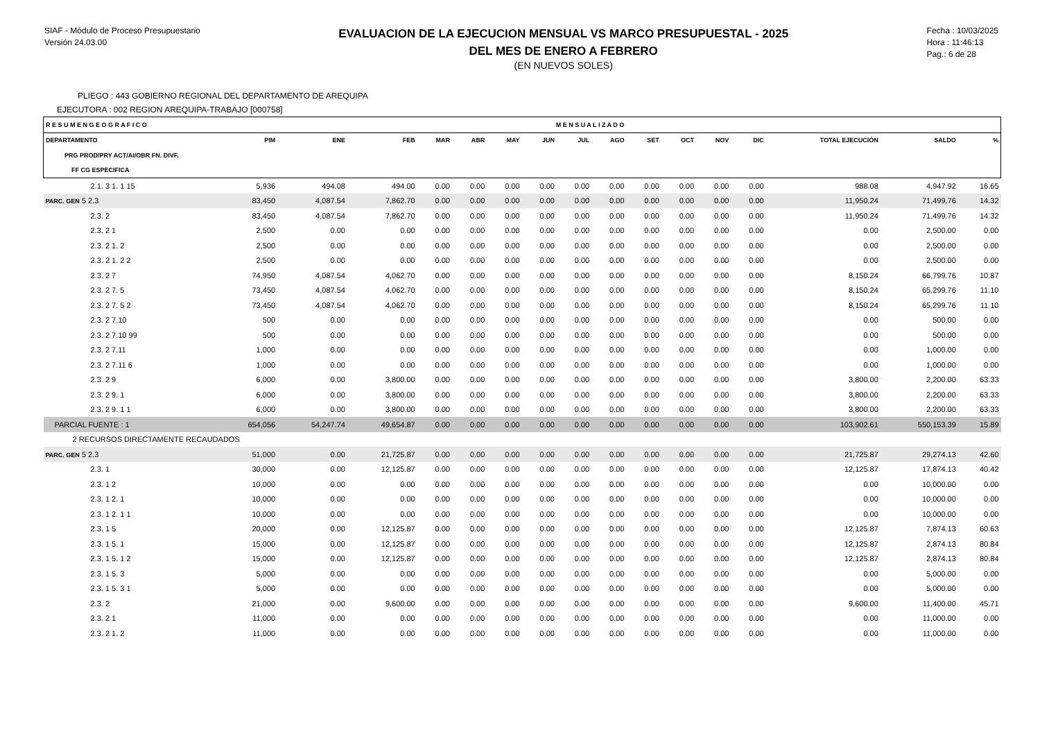SIAF - Módulo de Proceso Presupuestario
Versión 24.03.00
EVALUACION DE LA EJECUCION MENSUAL VS MARCO PRESUPUESTAL - 2025
DEL MES DE ENERO A FEBRERO
(EN NUEVOS SOLES)
Fecha : 10/03/2025
Hora : 11:46:13
Pag.: 6 de 28
PLIEGO : 443 GOBIERNO REGIONAL DEL DEPARTAMENTO DE AREQUIPA
EJECUTORA : 002 REGION AREQUIPA-TRABAJO [000758]
| R E S U M E N G E O G R A F I C O | | | | M E N S U A L I Z A D O | | | | | | | | | | | | |
| --- | --- | --- | --- | --- | --- | --- | --- | --- | --- | --- | --- | --- | --- | --- | --- | --- |
| DEPARTAMENTO | PIM | ENE | FEB | MAR | ABR | MAY | JUN | JUL | AGO | SET | OCT | NOV | DIC | TOTAL EJECUCIÓN | SALDO | % |
| PRG PROD/PRY ACT/AI/OBR FN. DIVF. | | | | | | | | | | | | | | | | |
| FF CG ESPECIFICA | | | | | | | | | | | | | | | | |
| 2.1. 3 1. 1 15 | 5,936 | 494.08 | 494.00 | 0.00 | 0.00 | 0.00 | 0.00 | 0.00 | 0.00 | 0.00 | 0.00 | 0.00 | 0.00 | 988.08 | 4,947.92 | 16.65 |
| PARC. GEN 5 2.3 | 83,450 | 4,087.54 | 7,862.70 | 0.00 | 0.00 | 0.00 | 0.00 | 0.00 | 0.00 | 0.00 | 0.00 | 0.00 | 0.00 | 11,950.24 | 71,499.76 | 14.32 |
| 2.3. 2 | 83,450 | 4,087.54 | 7,862.70 | 0.00 | 0.00 | 0.00 | 0.00 | 0.00 | 0.00 | 0.00 | 0.00 | 0.00 | 0.00 | 11,950.24 | 71,499.76 | 14.32 |
| 2.3. 2 1 | 2,500 | 0.00 | 0.00 | 0.00 | 0.00 | 0.00 | 0.00 | 0.00 | 0.00 | 0.00 | 0.00 | 0.00 | 0.00 | 0.00 | 2,500.00 | 0.00 |
| 2.3. 2 1. 2 | 2,500 | 0.00 | 0.00 | 0.00 | 0.00 | 0.00 | 0.00 | 0.00 | 0.00 | 0.00 | 0.00 | 0.00 | 0.00 | 0.00 | 2,500.00 | 0.00 |
| 2.3. 2 1. 2 2 | 2,500 | 0.00 | 0.00 | 0.00 | 0.00 | 0.00 | 0.00 | 0.00 | 0.00 | 0.00 | 0.00 | 0.00 | 0.00 | 0.00 | 2,500.00 | 0.00 |
| 2.3. 2 7 | 74,950 | 4,087.54 | 4,062.70 | 0.00 | 0.00 | 0.00 | 0.00 | 0.00 | 0.00 | 0.00 | 0.00 | 0.00 | 0.00 | 8,150.24 | 66,799.76 | 10.87 |
| 2.3. 2 7. 5 | 73,450 | 4,087.54 | 4,062.70 | 0.00 | 0.00 | 0.00 | 0.00 | 0.00 | 0.00 | 0.00 | 0.00 | 0.00 | 0.00 | 8,150.24 | 65,299.76 | 11.10 |
| 2.3. 2 7. 5 2 | 73,450 | 4,087.54 | 4,062.70 | 0.00 | 0.00 | 0.00 | 0.00 | 0.00 | 0.00 | 0.00 | 0.00 | 0.00 | 0.00 | 8,150.24 | 65,299.76 | 11.10 |
| 2.3. 2 7.10 | 500 | 0.00 | 0.00 | 0.00 | 0.00 | 0.00 | 0.00 | 0.00 | 0.00 | 0.00 | 0.00 | 0.00 | 0.00 | 0.00 | 500.00 | 0.00 |
| 2.3. 2 7.10 99 | 500 | 0.00 | 0.00 | 0.00 | 0.00 | 0.00 | 0.00 | 0.00 | 0.00 | 0.00 | 0.00 | 0.00 | 0.00 | 0.00 | 500.00 | 0.00 |
| 2.3. 2 7.11 | 1,000 | 0.00 | 0.00 | 0.00 | 0.00 | 0.00 | 0.00 | 0.00 | 0.00 | 0.00 | 0.00 | 0.00 | 0.00 | 0.00 | 1,000.00 | 0.00 |
| 2.3. 2 7.11 6 | 1,000 | 0.00 | 0.00 | 0.00 | 0.00 | 0.00 | 0.00 | 0.00 | 0.00 | 0.00 | 0.00 | 0.00 | 0.00 | 0.00 | 1,000.00 | 0.00 |
| 2.3. 2 9 | 6,000 | 0.00 | 3,800.00 | 0.00 | 0.00 | 0.00 | 0.00 | 0.00 | 0.00 | 0.00 | 0.00 | 0.00 | 0.00 | 3,800.00 | 2,200.00 | 63.33 |
| 2.3. 2 9. 1 | 6,000 | 0.00 | 3,800.00 | 0.00 | 0.00 | 0.00 | 0.00 | 0.00 | 0.00 | 0.00 | 0.00 | 0.00 | 0.00 | 3,800.00 | 2,200.00 | 63.33 |
| 2.3. 2 9. 1 1 | 6,000 | 0.00 | 3,800.00 | 0.00 | 0.00 | 0.00 | 0.00 | 0.00 | 0.00 | 0.00 | 0.00 | 0.00 | 0.00 | 3,800.00 | 2,200.00 | 63.33 |
| PARCIAL FUENTE : 1 | 654,056 | 54,247.74 | 49,654.87 | 0.00 | 0.00 | 0.00 | 0.00 | 0.00 | 0.00 | 0.00 | 0.00 | 0.00 | 0.00 | 103,902.61 | 550,153.39 | 15.89 |
| 2 RECURSOS DIRECTAMENTE RECAUDADOS | | | | | | | | | | | | | | | | |
| PARC. GEN 5 2.3 | 51,000 | 0.00 | 21,725.87 | 0.00 | 0.00 | 0.00 | 0.00 | 0.00 | 0.00 | 0.00 | 0.00 | 0.00 | 0.00 | 21,725.87 | 29,274.13 | 42.60 |
| 2.3. 1 | 30,000 | 0.00 | 12,125.87 | 0.00 | 0.00 | 0.00 | 0.00 | 0.00 | 0.00 | 0.00 | 0.00 | 0.00 | 0.00 | 12,125.87 | 17,874.13 | 40.42 |
| 2.3. 1 2 | 10,000 | 0.00 | 0.00 | 0.00 | 0.00 | 0.00 | 0.00 | 0.00 | 0.00 | 0.00 | 0.00 | 0.00 | 0.00 | 0.00 | 10,000.00 | 0.00 |
| 2.3. 1 2. 1 | 10,000 | 0.00 | 0.00 | 0.00 | 0.00 | 0.00 | 0.00 | 0.00 | 0.00 | 0.00 | 0.00 | 0.00 | 0.00 | 0.00 | 10,000.00 | 0.00 |
| 2.3. 1 2. 1 1 | 10,000 | 0.00 | 0.00 | 0.00 | 0.00 | 0.00 | 0.00 | 0.00 | 0.00 | 0.00 | 0.00 | 0.00 | 0.00 | 0.00 | 10,000.00 | 0.00 |
| 2.3. 1 5 | 20,000 | 0.00 | 12,125.87 | 0.00 | 0.00 | 0.00 | 0.00 | 0.00 | 0.00 | 0.00 | 0.00 | 0.00 | 0.00 | 12,125.87 | 7,874.13 | 60.63 |
| 2.3. 1 5. 1 | 15,000 | 0.00 | 12,125.87 | 0.00 | 0.00 | 0.00 | 0.00 | 0.00 | 0.00 | 0.00 | 0.00 | 0.00 | 0.00 | 12,125.87 | 2,874.13 | 80.84 |
| 2.3. 1 5. 1 2 | 15,000 | 0.00 | 12,125.87 | 0.00 | 0.00 | 0.00 | 0.00 | 0.00 | 0.00 | 0.00 | 0.00 | 0.00 | 0.00 | 12,125.87 | 2,874.13 | 80.84 |
| 2.3. 1 5. 3 | 5,000 | 0.00 | 0.00 | 0.00 | 0.00 | 0.00 | 0.00 | 0.00 | 0.00 | 0.00 | 0.00 | 0.00 | 0.00 | 0.00 | 5,000.00 | 0.00 |
| 2.3. 1 5. 3 1 | 5,000 | 0.00 | 0.00 | 0.00 | 0.00 | 0.00 | 0.00 | 0.00 | 0.00 | 0.00 | 0.00 | 0.00 | 0.00 | 0.00 | 5,000.00 | 0.00 |
| 2.3. 2 | 21,000 | 0.00 | 9,600.00 | 0.00 | 0.00 | 0.00 | 0.00 | 0.00 | 0.00 | 0.00 | 0.00 | 0.00 | 0.00 | 9,600.00 | 11,400.00 | 45.71 |
| 2.3. 2 1 | 11,000 | 0.00 | 0.00 | 0.00 | 0.00 | 0.00 | 0.00 | 0.00 | 0.00 | 0.00 | 0.00 | 0.00 | 0.00 | 0.00 | 11,000.00 | 0.00 |
| 2.3. 2 1. 2 | 11,000 | 0.00 | 0.00 | 0.00 | 0.00 | 0.00 | 0.00 | 0.00 | 0.00 | 0.00 | 0.00 | 0.00 | 0.00 | 0.00 | 11,000.00 | 0.00 |